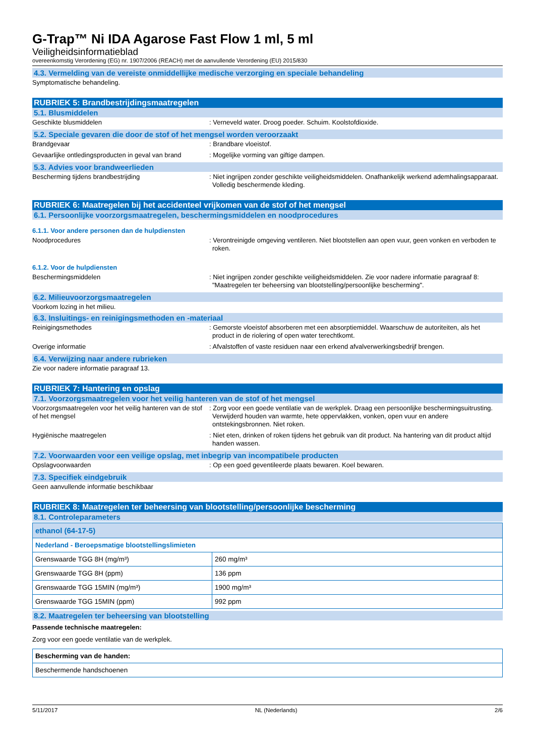G-Trap™ Ni IDA Agarose Fast Flow 1 ml, 5 ml
Veiligheidsinformatieblad
overeenkomstig Verordening (EG) nr. 1907/2006 (REACH) met de aanvullende Verordening (EU) 2015/830
4.3. Vermelding van de vereiste onmiddellijke medische verzorging en speciale behandeling
Symptomatische behandeling.
RUBRIEK 5: Brandbestrijdingsmaatregelen
5.1. Blusmiddelen
Geschikte blusmiddelen : Verneveld water. Droog poeder. Schuim. Koolstofdioxide.
5.2. Speciale gevaren die door de stof of het mengsel worden veroorzaakt
Brandgevaar : Brandbare vloeistof.
Gevaarlijke ontledingsproducten in geval van brand
: Mogelijke vorming van giftige dampen.
5.3. Advies voor brandweerlieden
Bescherming tijdens brandbestrijding : Niet ingrijpen zonder geschikte veiligheidsmiddelen. Onafhankelijk werkend ademhalingsapparaat. Volledig beschermende kleding.
RUBRIEK 6: Maatregelen bij het accidenteel vrijkomen van de stof of het mengsel
6.1. Persoonlijke voorzorgsmaatregelen, beschermingsmiddelen en noodprocedures
6.1.1. Voor andere personen dan de hulpdiensten
Noodprocedures : Verontreinigde omgeving ventileren. Niet blootstellen aan open vuur, geen vonken en verboden te roken.
6.1.2. Voor de hulpdiensten
Beschermingsmiddelen : Niet ingrijpen zonder geschikte veiligheidsmiddelen. Zie voor nadere informatie paragraaf 8: "Maatregelen ter beheersing van blootstelling/persoonlijke bescherming".
6.2. Milieuvoorzorgsmaatregelen
Voorkom lozing in het milieu.
6.3. Insluitings- en reinigingsmethoden en -materiaal
Reinigingsmethodes : Gemorste vloeistof absorberen met een absorptiemiddel. Waarschuw de autoriteiten, als het product in de riolering of open water terechtkomt.
Overige informatie : Afvalstoffen of vaste residuen naar een erkend afvalverwerkingsbedrijf brengen.
6.4. Verwijzing naar andere rubrieken
Zie voor nadere informatie paragraaf 13.
RUBRIEK 7: Hantering en opslag
7.1. Voorzorgsmaatregelen voor het veilig hanteren van de stof of het mengsel
Voorzorgsmaatregelen voor het veilig hanteren van de stof of het mengsel
: Zorg voor een goede ventilatie van de werkplek. Draag een persoonlijke beschermingsuitrusting. Verwijderd houden van warmte, hete oppervlakken, vonken, open vuur en andere ontstekingsbronnen. Niet roken.
Hygiënische maatregelen : Niet eten, drinken of roken tijdens het gebruik van dit product. Na hantering van dit product altijd handen wassen.
7.2. Voorwaarden voor een veilige opslag, met inbegrip van incompatibele producten
Opslagvoorwaarden : Op een goed geventileerde plaats bewaren. Koel bewaren.
7.3. Specifiek eindgebruik
Geen aanvullende informatie beschikbaar
RUBRIEK 8: Maatregelen ter beheersing van blootstelling/persoonlijke bescherming
8.1. Controleparameters
| ethanol (64-17-5) | |
| Nederland - Beroepsmatige blootstellingslimieten | |
| Grenswaarde TGG 8H (mg/m³) | 260 mg/m³ |
| Grenswaarde TGG 8H (ppm) | 136 ppm |
| Grenswaarde TGG 15MIN (mg/m³) | 1900 mg/m³ |
| Grenswaarde TGG 15MIN (ppm) | 992 ppm |
8.2. Maatregelen ter beheersing van blootstelling
Passende technische maatregelen:
Zorg voor een goede ventilatie van de werkplek.
| Bescherming van de handen: |
| Beschermende handschoenen |
5/11/2017 NL (Nederlands) 2/6